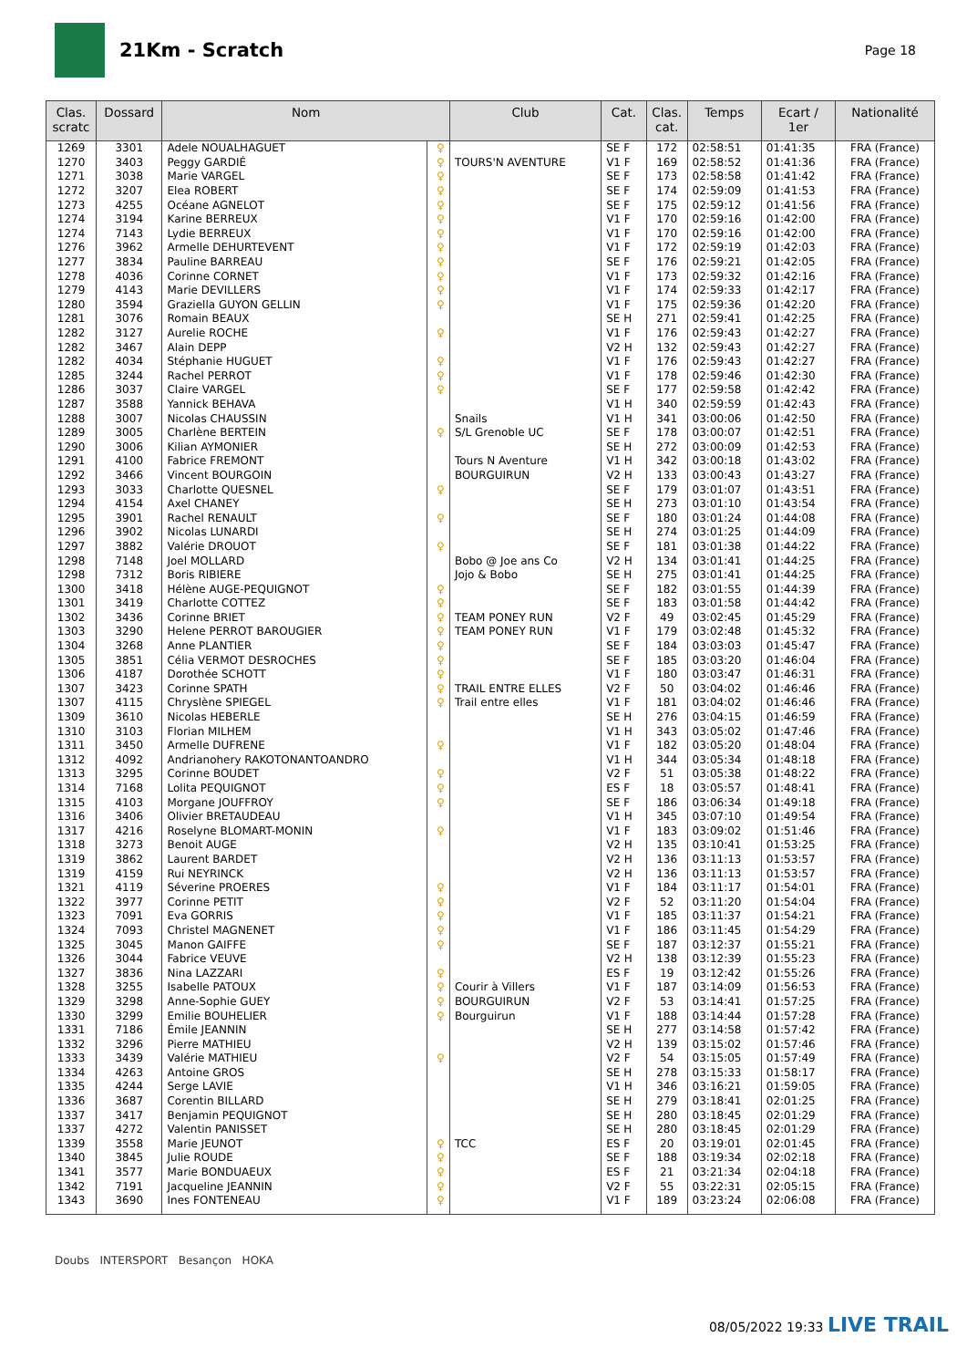21Km - Scratch
Page 18
| Clas. scratc | Dossard | Nom | | Club | Cat. | Clas. cat. | Temps | Ecart / 1er | Nationalité |
| --- | --- | --- | --- | --- | --- | --- | --- | --- | --- |
| 1269 | 3301 | Adele NOUALHAGUET | ♀ | | SE F | 172 | 02:58:51 | 01:41:35 | FRA (France) |
| 1270 | 3403 | Peggy GARDIÉ | ♀ | TOURS'N AVENTURE | V1 F | 169 | 02:58:52 | 01:41:36 | FRA (France) |
| 1271 | 3038 | Marie VARGEL | ♀ | | SE F | 173 | 02:58:58 | 01:41:42 | FRA (France) |
| 1272 | 3207 | Elea ROBERT | ♀ | | SE F | 174 | 02:59:09 | 01:41:53 | FRA (France) |
| 1273 | 4255 | Océane AGNELOT | ♀ | | SE F | 175 | 02:59:12 | 01:41:56 | FRA (France) |
| 1274 | 3194 | Karine BERREUX | ♀ | | V1 F | 170 | 02:59:16 | 01:42:00 | FRA (France) |
| 1274 | 7143 | Lydie BERREUX | ♀ | | V1 F | 170 | 02:59:16 | 01:42:00 | FRA (France) |
| 1276 | 3962 | Armelle DEHURTEVENT | ♀ | | V1 F | 172 | 02:59:19 | 01:42:03 | FRA (France) |
| 1277 | 3834 | Pauline BARREAU | ♀ | | SE F | 176 | 02:59:21 | 01:42:05 | FRA (France) |
| 1278 | 4036 | Corinne CORNET | ♀ | | V1 F | 173 | 02:59:32 | 01:42:16 | FRA (France) |
| 1279 | 4143 | Marie DEVILLERS | ♀ | | V1 F | 174 | 02:59:33 | 01:42:17 | FRA (France) |
| 1280 | 3594 | Graziella GUYON GELLIN | ♀ | | V1 F | 175 | 02:59:36 | 01:42:20 | FRA (France) |
| 1281 | 3076 | Romain BEAUX | | | SE H | 271 | 02:59:41 | 01:42:25 | FRA (France) |
| 1282 | 3127 | Aurelie ROCHE | ♀ | | V1 F | 176 | 02:59:43 | 01:42:27 | FRA (France) |
| 1282 | 3467 | Alain DEPP | | | V2 H | 132 | 02:59:43 | 01:42:27 | FRA (France) |
| 1282 | 4034 | Stéphanie HUGUET | ♀ | | V1 F | 176 | 02:59:43 | 01:42:27 | FRA (France) |
| 1285 | 3244 | Rachel PERROT | ♀ | | V1 F | 178 | 02:59:46 | 01:42:30 | FRA (France) |
| 1286 | 3037 | Claire VARGEL | ♀ | | SE F | 177 | 02:59:58 | 01:42:42 | FRA (France) |
| 1287 | 3588 | Yannick BEHAVA | | | V1 H | 340 | 02:59:59 | 01:42:43 | FRA (France) |
| 1288 | 3007 | Nicolas CHAUSSIN | | Snails | V1 H | 341 | 03:00:06 | 01:42:50 | FRA (France) |
| 1289 | 3005 | Charlène BERTEIN | ♀ | S/L Grenoble UC | SE F | 178 | 03:00:07 | 01:42:51 | FRA (France) |
| 1290 | 3006 | Kilian AYMONIER | | | SE H | 272 | 03:00:09 | 01:42:53 | FRA (France) |
| 1291 | 4100 | Fabrice FREMONT | | Tours N Aventure | V1 H | 342 | 03:00:18 | 01:43:02 | FRA (France) |
| 1292 | 3466 | Vincent BOURGOIN | | BOURGUIRUN | V2 H | 133 | 03:00:43 | 01:43:27 | FRA (France) |
| 1293 | 3033 | Charlotte QUESNEL | ♀ | | SE F | 179 | 03:01:07 | 01:43:51 | FRA (France) |
| 1294 | 4154 | Axel CHANEY | | | SE H | 273 | 03:01:10 | 01:43:54 | FRA (France) |
| 1295 | 3901 | Rachel RENAULT | ♀ | | SE F | 180 | 03:01:24 | 01:44:08 | FRA (France) |
| 1296 | 3902 | Nicolas LUNARDI | | | SE H | 274 | 03:01:25 | 01:44:09 | FRA (France) |
| 1297 | 3882 | Valérie DROUOT | ♀ | | SE F | 181 | 03:01:38 | 01:44:22 | FRA (France) |
| 1298 | 7148 | Joel MOLLARD | | Bobo @ Joe ans Co | V2 H | 134 | 03:01:41 | 01:44:25 | FRA (France) |
| 1298 | 7312 | Boris RIBIERE | | Jojo & Bobo | SE H | 275 | 03:01:41 | 01:44:25 | FRA (France) |
| 1300 | 3418 | Hélène AUGE-PEQUIGNOT | ♀ | | SE F | 182 | 03:01:55 | 01:44:39 | FRA (France) |
| 1301 | 3419 | Charlotte COTTEZ | ♀ | | SE F | 183 | 03:01:58 | 01:44:42 | FRA (France) |
| 1302 | 3436 | Corinne BRIET | ♀ | TEAM PONEY RUN | V2 F | 49 | 03:02:45 | 01:45:29 | FRA (France) |
| 1303 | 3290 | Helene PERROT BAROUGIER | ♀ | TEAM PONEY RUN | V1 F | 179 | 03:02:48 | 01:45:32 | FRA (France) |
| 1304 | 3268 | Anne PLANTIER | ♀ | | SE F | 184 | 03:03:03 | 01:45:47 | FRA (France) |
| 1305 | 3851 | Célia VERMOT DESROCHES | ♀ | | SE F | 185 | 03:03:20 | 01:46:04 | FRA (France) |
| 1306 | 4187 | Dorothée SCHOTT | ♀ | | V1 F | 180 | 03:03:47 | 01:46:31 | FRA (France) |
| 1307 | 3423 | Corinne SPATH | ♀ | TRAIL ENTRE ELLES | V2 F | 50 | 03:04:02 | 01:46:46 | FRA (France) |
| 1307 | 4115 | Chryslène SPIEGEL | ♀ | Trail entre elles | V1 F | 181 | 03:04:02 | 01:46:46 | FRA (France) |
| 1309 | 3610 | Nicolas HEBERLE | | | SE H | 276 | 03:04:15 | 01:46:59 | FRA (France) |
| 1310 | 3103 | Florian MILHEM | | | V1 H | 343 | 03:05:02 | 01:47:46 | FRA (France) |
| 1311 | 3450 | Armelle DUFRENE | ♀ | | V1 F | 182 | 03:05:20 | 01:48:04 | FRA (France) |
| 1312 | 4092 | Andrianohery RAKOTONANTOANDRO | | | V1 H | 344 | 03:05:34 | 01:48:18 | FRA (France) |
| 1313 | 3295 | Corinne BOUDET | ♀ | | V2 F | 51 | 03:05:38 | 01:48:22 | FRA (France) |
| 1314 | 7168 | Lolita PEQUIGNOT | ♀ | | ES F | 18 | 03:05:57 | 01:48:41 | FRA (France) |
| 1315 | 4103 | Morgane JOUFFROY | ♀ | | SE F | 186 | 03:06:34 | 01:49:18 | FRA (France) |
| 1316 | 3406 | Olivier BRETAUDEAU | | | V1 H | 345 | 03:07:10 | 01:49:54 | FRA (France) |
| 1317 | 4216 | Roselyne BLOMART-MONIN | ♀ | | V1 F | 183 | 03:09:02 | 01:51:46 | FRA (France) |
| 1318 | 3273 | Benoit AUGE | | | V2 H | 135 | 03:10:41 | 01:53:25 | FRA (France) |
| 1319 | 3862 | Laurent BARDET | | | V2 H | 136 | 03:11:13 | 01:53:57 | FRA (France) |
| 1319 | 4159 | Rui NEYRINCK | | | V2 H | 136 | 03:11:13 | 01:53:57 | FRA (France) |
| 1321 | 4119 | Séverine PROERES | ♀ | | V1 F | 184 | 03:11:17 | 01:54:01 | FRA (France) |
| 1322 | 3977 | Corinne PETIT | ♀ | | V2 F | 52 | 03:11:20 | 01:54:04 | FRA (France) |
| 1323 | 7091 | Eva GORRIS | ♀ | | V1 F | 185 | 03:11:37 | 01:54:21 | FRA (France) |
| 1324 | 7093 | Christel MAGNENET | ♀ | | V1 F | 186 | 03:11:45 | 01:54:29 | FRA (France) |
| 1325 | 3045 | Manon GAIFFE | ♀ | | SE F | 187 | 03:12:37 | 01:55:21 | FRA (France) |
| 1326 | 3044 | Fabrice VEUVE | | | V2 H | 138 | 03:12:39 | 01:55:23 | FRA (France) |
| 1327 | 3836 | Nina LAZZARI | ♀ | | ES F | 19 | 03:12:42 | 01:55:26 | FRA (France) |
| 1328 | 3255 | Isabelle PATOUX | ♀ | Courir à Villers | V1 F | 187 | 03:14:09 | 01:56:53 | FRA (France) |
| 1329 | 3298 | Anne-Sophie GUEY | ♀ | BOURGUIRUN | V2 F | 53 | 03:14:41 | 01:57:25 | FRA (France) |
| 1330 | 3299 | Emilie BOUHELIER | ♀ | Bourguirun | V1 F | 188 | 03:14:44 | 01:57:28 | FRA (France) |
| 1331 | 7186 | Émile JEANNIN | | | SE H | 277 | 03:14:58 | 01:57:42 | FRA (France) |
| 1332 | 3296 | Pierre MATHIEU | | | V2 H | 139 | 03:15:02 | 01:57:46 | FRA (France) |
| 1333 | 3439 | Valérie MATHIEU | ♀ | | V2 F | 54 | 03:15:05 | 01:57:49 | FRA (France) |
| 1334 | 4263 | Antoine GROS | | | SE H | 278 | 03:15:33 | 01:58:17 | FRA (France) |
| 1335 | 4244 | Serge LAVIE | | | V1 H | 346 | 03:16:21 | 01:59:05 | FRA (France) |
| 1336 | 3687 | Corentin BILLARD | | | SE H | 279 | 03:18:41 | 02:01:25 | FRA (France) |
| 1337 | 3417 | Benjamin PEQUIGNOT | | | SE H | 280 | 03:18:45 | 02:01:29 | FRA (France) |
| 1337 | 4272 | Valentin PANISSET | | | SE H | 280 | 03:18:45 | 02:01:29 | FRA (France) |
| 1339 | 3558 | Marie JEUNOT | ♀ | TCC | ES F | 20 | 03:19:01 | 02:01:45 | FRA (France) |
| 1340 | 3845 | Julie ROUDE | ♀ | | SE F | 188 | 03:19:34 | 02:02:18 | FRA (France) |
| 1341 | 3577 | Marie BONDUAEUX | ♀ | | ES F | 21 | 03:21:34 | 02:04:18 | FRA (France) |
| 1342 | 7191 | Jacqueline JEANNIN | ♀ | | V2 F | 55 | 03:22:31 | 02:05:15 | FRA (France) |
| 1343 | 3690 | Ines FONTENEAU | ♀ | | V1 F | 189 | 03:23:24 | 02:06:08 | FRA (France) |
Doubs INTERSPORT Besançon HOKA
08/05/2022 19:33 LIVE TRAIL